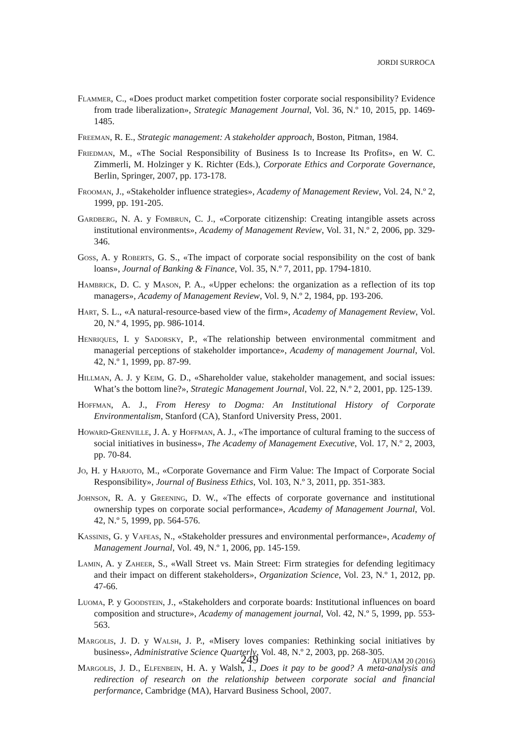JORDI SURROCA
Flammer, C., «Does product market competition foster corporate social responsibility? Evidence from trade liberalization», Strategic Management Journal, Vol. 36, N.º 10, 2015, pp. 1469-1485.
Freeman, R. E., Strategic management: A stakeholder approach, Boston, Pitman, 1984.
Friedman, M., «The Social Responsibility of Business Is to Increase Its Profits», en W. C. Zimmerli, M. Holzinger y K. Richter (Eds.), Corporate Ethics and Corporate Governance, Berlin, Springer, 2007, pp. 173-178.
Frooman, J., «Stakeholder influence strategies», Academy of Management Review, Vol. 24, N.º 2, 1999, pp. 191-205.
Gardberg, N. A. y Fombrun, C. J., «Corporate citizenship: Creating intangible assets across institutional environments», Academy of Management Review, Vol. 31, N.º 2, 2006, pp. 329-346.
Goss, A. y Roberts, G. S., «The impact of corporate social responsibility on the cost of bank loans», Journal of Banking & Finance, Vol. 35, N.º 7, 2011, pp. 1794-1810.
Hambrick, D. C. y Mason, P. A., «Upper echelons: the organization as a reflection of its top managers», Academy of Management Review, Vol. 9, N.º 2, 1984, pp. 193-206.
Hart, S. L., «A natural-resource-based view of the firm», Academy of Management Review, Vol. 20, N.º 4, 1995, pp. 986-1014.
Henriques, I. y Sadorsky, P., «The relationship between environmental commitment and managerial perceptions of stakeholder importance», Academy of management Journal, Vol. 42, N.º 1, 1999, pp. 87-99.
Hillman, A. J. y Keim, G. D., «Shareholder value, stakeholder management, and social issues: What’s the bottom line?», Strategic Management Journal, Vol. 22, N.º 2, 2001, pp. 125-139.
Hoffman, A. J., From Heresy to Dogma: An Institutional History of Corporate Environmentalism, Stanford (CA), Stanford University Press, 2001.
Howard-Grenville, J. A. y Hoffman, A. J., «The importance of cultural framing to the success of social initiatives in business», The Academy of Management Executive, Vol. 17, N.º 2, 2003, pp. 70-84.
Jo, H. y Harjoto, M., «Corporate Governance and Firm Value: The Impact of Corporate Social Responsibility», Journal of Business Ethics, Vol. 103, N.º 3, 2011, pp. 351-383.
Johnson, R. A. y Greening, D. W., «The effects of corporate governance and institutional ownership types on corporate social performance», Academy of Management Journal, Vol. 42, N.º 5, 1999, pp. 564-576.
Kassinis, G. y Vafeas, N., «Stakeholder pressures and environmental performance», Academy of Management Journal, Vol. 49, N.º 1, 2006, pp. 145-159.
Lamin, A. y Zaheer, S., «Wall Street vs. Main Street: Firm strategies for defending legitimacy and their impact on different stakeholders», Organization Science, Vol. 23, N.º 1, 2012, pp. 47-66.
Luoma, P. y Goodstein, J., «Stakeholders and corporate boards: Institutional influences on board composition and structure», Academy of management journal, Vol. 42, N.º 5, 1999, pp. 553-563.
Margolis, J. D. y Walsh, J. P., «Misery loves companies: Rethinking social initiatives by business», Administrative Science Quarterly, Vol. 48, N.º 2, 2003, pp. 268-305.
Margolis, J. D., Elfenbein, H. A. y Walsh, J., Does it pay to be good? A meta-analysis and redirection of research on the relationship between corporate social and financial performance, Cambridge (MA), Harvard Business School, 2007.
249
AFDUAM 20 (2016)